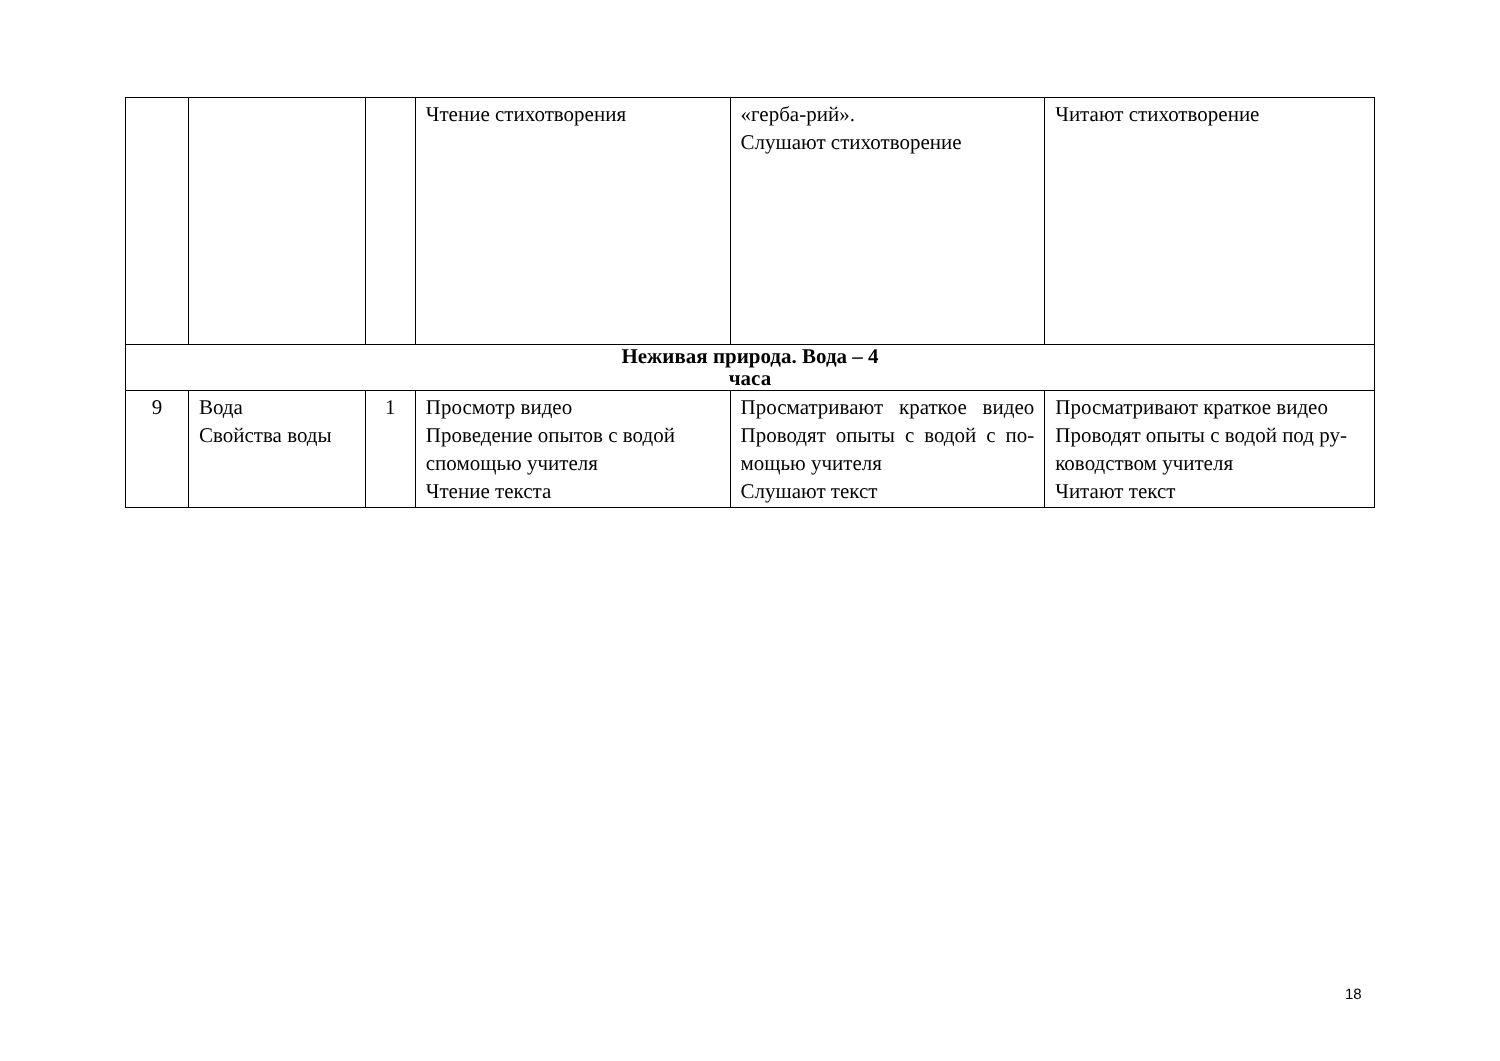| | | | Чтение стихотворения | «герба-рий». Слушают стихотворение | Читают стихотворение |
| Неживая природа. Вода – 4 часа | | | | | |
| 9 | Вода Свойства воды | 1 | Просмотр видео Проведение опытов с водой спомощью учителя Чтение текста | Просматривают краткое видео Проводят опыты с водой с по- мощью учителя Слушают текст | Просматривают краткое видео Проводят опыты с водой под ру-ководством учителя Читают текст |
18